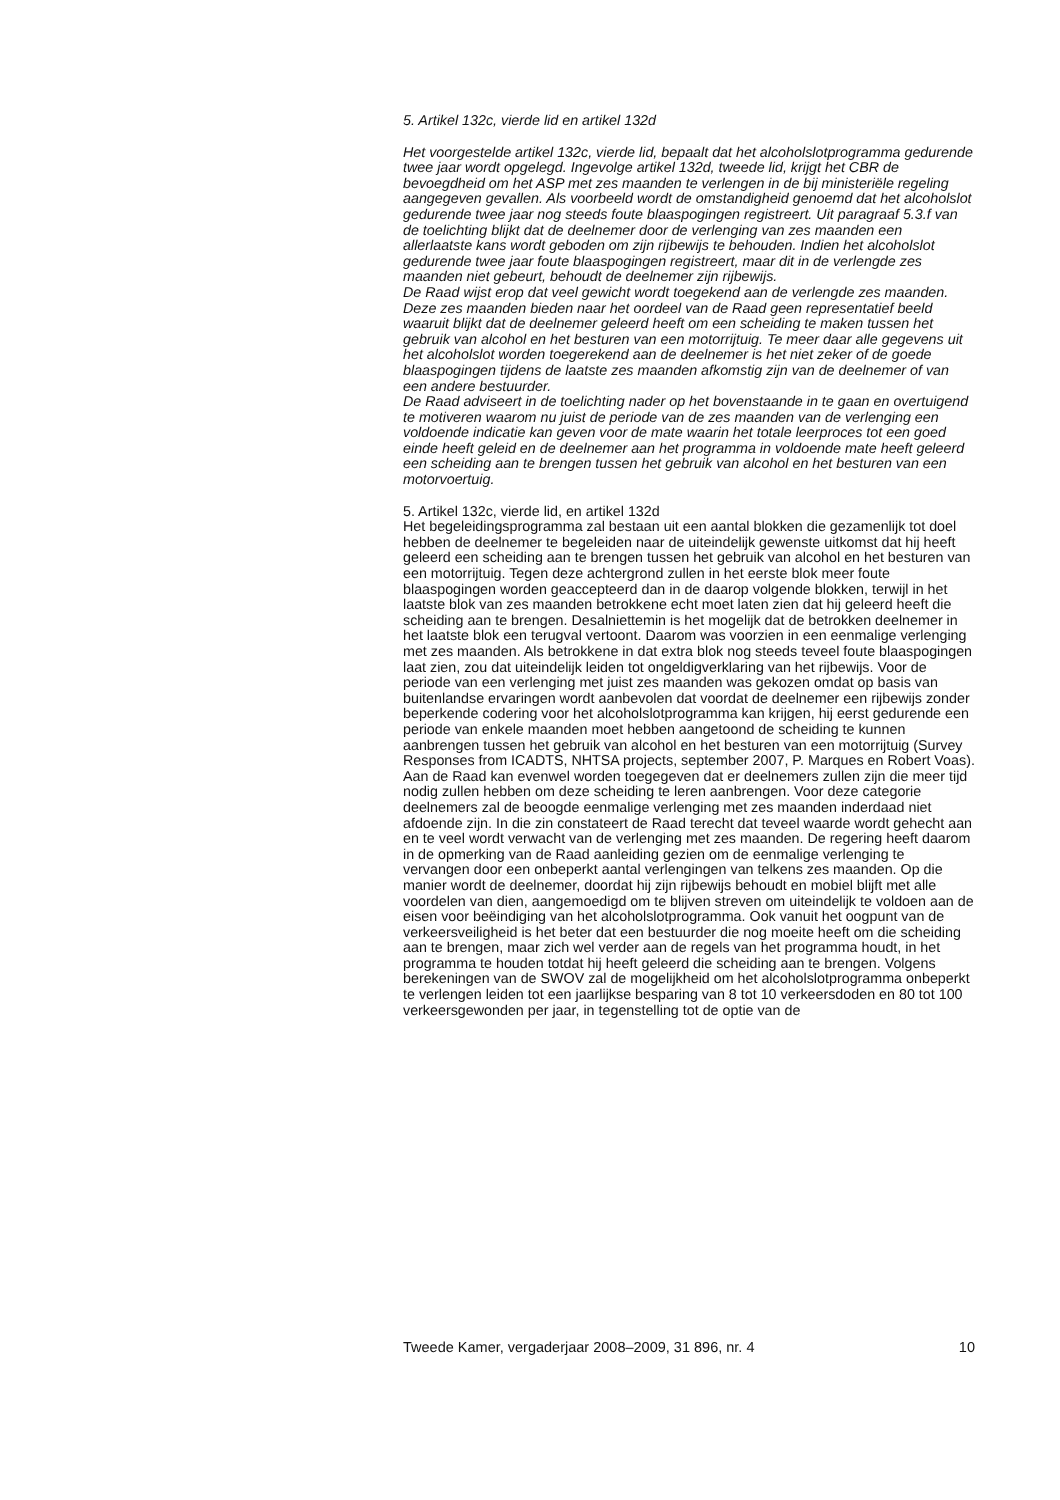5. Artikel 132c, vierde lid en artikel 132d
Het voorgestelde artikel 132c, vierde lid, bepaalt dat het alcoholslotprogramma gedurende twee jaar wordt opgelegd. Ingevolge artikel 132d, tweede lid, krijgt het CBR de bevoegdheid om het ASP met zes maanden te verlengen in de bij ministeriële regeling aangegeven gevallen. Als voorbeeld wordt de omstandigheid genoemd dat het alcoholslot gedurende twee jaar nog steeds foute blaaspogingen registreert. Uit paragraaf 5.3.f van de toelichting blijkt dat de deelnemer door de verlenging van zes maanden een allerlaatste kans wordt geboden om zijn rijbewijs te behouden. Indien het alcoholslot gedurende twee jaar foute blaaspogingen registreert, maar dit in de verlengde zes maanden niet gebeurt, behoudt de deelnemer zijn rijbewijs.
De Raad wijst erop dat veel gewicht wordt toegekend aan de verlengde zes maanden. Deze zes maanden bieden naar het oordeel van de Raad geen representatief beeld waaruit blijkt dat de deelnemer geleerd heeft om een scheiding te maken tussen het gebruik van alcohol en het besturen van een motorrijtuig. Te meer daar alle gegevens uit het alcoholslot worden toegerekend aan de deelnemer is het niet zeker of de goede blaaspogingen tijdens de laatste zes maanden afkomstig zijn van de deelnemer of van een andere bestuurder.
De Raad adviseert in de toelichting nader op het bovenstaande in te gaan en overtuigend te motiveren waarom nu juist de periode van de zes maanden van de verlenging een voldoende indicatie kan geven voor de mate waarin het totale leerproces tot een goed einde heeft geleid en de deelnemer aan het programma in voldoende mate heeft geleerd een scheiding aan te brengen tussen het gebruik van alcohol en het besturen van een motorvoertuig.
5. Artikel 132c, vierde lid, en artikel 132d
Het begeleidingsprogramma zal bestaan uit een aantal blokken die gezamenlijk tot doel hebben de deelnemer te begeleiden naar de uiteindelijk gewenste uitkomst dat hij heeft geleerd een scheiding aan te brengen tussen het gebruik van alcohol en het besturen van een motorrijtuig. Tegen deze achtergrond zullen in het eerste blok meer foute blaaspogingen worden geaccepteerd dan in de daarop volgende blokken, terwijl in het laatste blok van zes maanden betrokkene echt moet laten zien dat hij geleerd heeft die scheiding aan te brengen. Desalniettemin is het mogelijk dat de betrokken deelnemer in het laatste blok een terugval vertoont. Daarom was voorzien in een eenmalige verlenging met zes maanden. Als betrokkene in dat extra blok nog steeds teveel foute blaaspogingen laat zien, zou dat uiteindelijk leiden tot ongeldigverklaring van het rijbewijs. Voor de periode van een verlenging met juist zes maanden was gekozen omdat op basis van buitenlandse ervaringen wordt aanbevolen dat voordat de deelnemer een rijbewijs zonder beperkende codering voor het alcoholslotprogramma kan krijgen, hij eerst gedurende een periode van enkele maanden moet hebben aangetoond de scheiding te kunnen aanbrengen tussen het gebruik van alcohol en het besturen van een motorrijtuig (Survey Responses from ICADTS, NHTSA projects, september 2007, P. Marques en Robert Voas).
Aan de Raad kan evenwel worden toegegeven dat er deelnemers zullen zijn die meer tijd nodig zullen hebben om deze scheiding te leren aanbrengen. Voor deze categorie deelnemers zal de beoogde eenmalige verlenging met zes maanden inderdaad niet afdoende zijn. In die zin constateert de Raad terecht dat teveel waarde wordt gehecht aan en te veel wordt verwacht van de verlenging met zes maanden. De regering heeft daarom in de opmerking van de Raad aanleiding gezien om de eenmalige verlenging te vervangen door een onbeperkt aantal verlengingen van telkens zes maanden. Op die manier wordt de deelnemer, doordat hij zijn rijbewijs behoudt en mobiel blijft met alle voordelen van dien, aangemoedigd om te blijven streven om uiteindelijk te voldoen aan de eisen voor beëindiging van het alcoholslotprogramma. Ook vanuit het oogpunt van de verkeersveiligheid is het beter dat een bestuurder die nog moeite heeft om die scheiding aan te brengen, maar zich wel verder aan de regels van het programma houdt, in het programma te houden totdat hij heeft geleerd die scheiding aan te brengen. Volgens berekeningen van de SWOV zal de mogelijkheid om het alcoholslotprogramma onbeperkt te verlengen leiden tot een jaarlijkse besparing van 8 tot 10 verkeersdoden en 80 tot 100 verkeersgewonden per jaar, in tegenstelling tot de optie van de
Tweede Kamer, vergaderjaar 2008–2009, 31 896, nr. 4 10